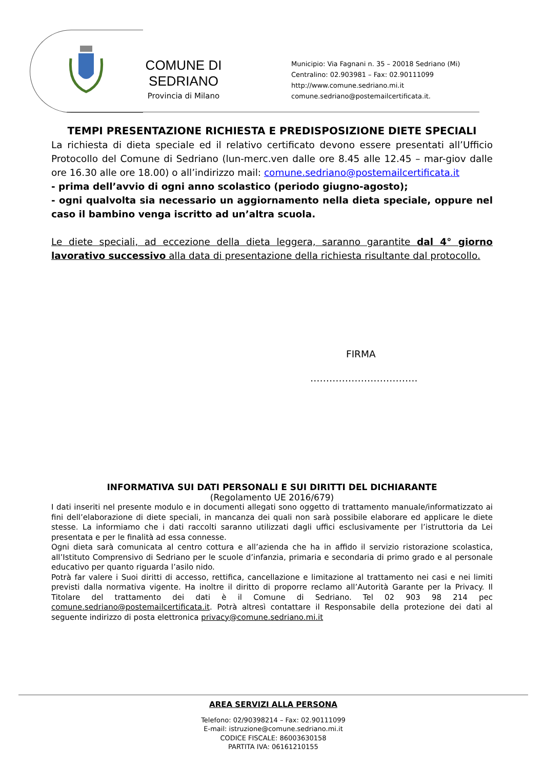COMUNE DI SEDRIANO
Provincia di Milano
Municipio: Via Fagnani n. 35 – 20018 Sedriano (Mi)
Centralino: 02.903981 – Fax: 02.90111099
http://www.comune.sedriano.mi.it
comune.sedriano@postemailcertificata.it.
TEMPI PRESENTAZIONE RICHIESTA E PREDISPOSIZIONE DIETE SPECIALI
La richiesta di dieta speciale ed il relativo certificato devono essere presentati all’Ufficio Protocollo del Comune di Sedriano (lun-merc.ven dalle ore 8.45 alle 12.45 – mar-giov dalle ore 16.30 alle ore 18.00) o all’indirizzo mail: comune.sedriano@postemailcertificata.it
- prima dell’avvio di ogni anno scolastico (periodo giugno-agosto);
- ogni qualvolta sia necessario un aggiornamento nella dieta speciale, oppure nel caso il bambino venga iscritto ad un’altra scuola.
Le diete speciali, ad eccezione della dieta leggera, saranno garantite dal 4° giorno lavorativo successivo alla data di presentazione della richiesta risultante dal protocollo.
FIRMA
…………………………….
INFORMATIVA SUI DATI PERSONALI E SUI DIRITTI DEL DICHIARANTE
(Regolamento UE 2016/679)
I dati inseriti nel presente modulo e in documenti allegati sono oggetto di trattamento manuale/informatizzato ai fini dell’elaborazione di diete speciali, in mancanza dei quali non sarà possibile elaborare ed applicare le diete stesse. La informiamo che i dati raccolti saranno utilizzati dagli uffici esclusivamente per l’istruttoria da Lei presentata e per le finalità ad essa connesse.
Ogni dieta sarà comunicata al centro cottura e all’azienda che ha in affido il servizio ristorazione scolastica, all’Istituto Comprensivo di Sedriano per le scuole d’infanzia, primaria e secondaria di primo grado e al personale educativo per quanto riguarda l’asilo nido.
Potrà far valere i Suoi diritti di accesso, rettifica, cancellazione e limitazione al trattamento nei casi e nei limiti previsti dalla normativa vigente. Ha inoltre il diritto di proporre reclamo all’Autorità Garante per la Privacy. Il Titolare del trattamento dei dati è il Comune di Sedriano. Tel 02 903 98 214 pec comune.sedriano@postemailcertificata.it. Potrà altresì contattare il Responsabile della protezione dei dati al seguente indirizzo di posta elettronica privacy@comune.sedriano.mi.it
AREA SERVIZI ALLA PERSONA
Telefono: 02/90398214 – Fax: 02.90111099
E-mail: istruzione@comune.sedriano.mi.it
CODICE FISCALE: 86003630158
PARTITA IVA: 06161210155